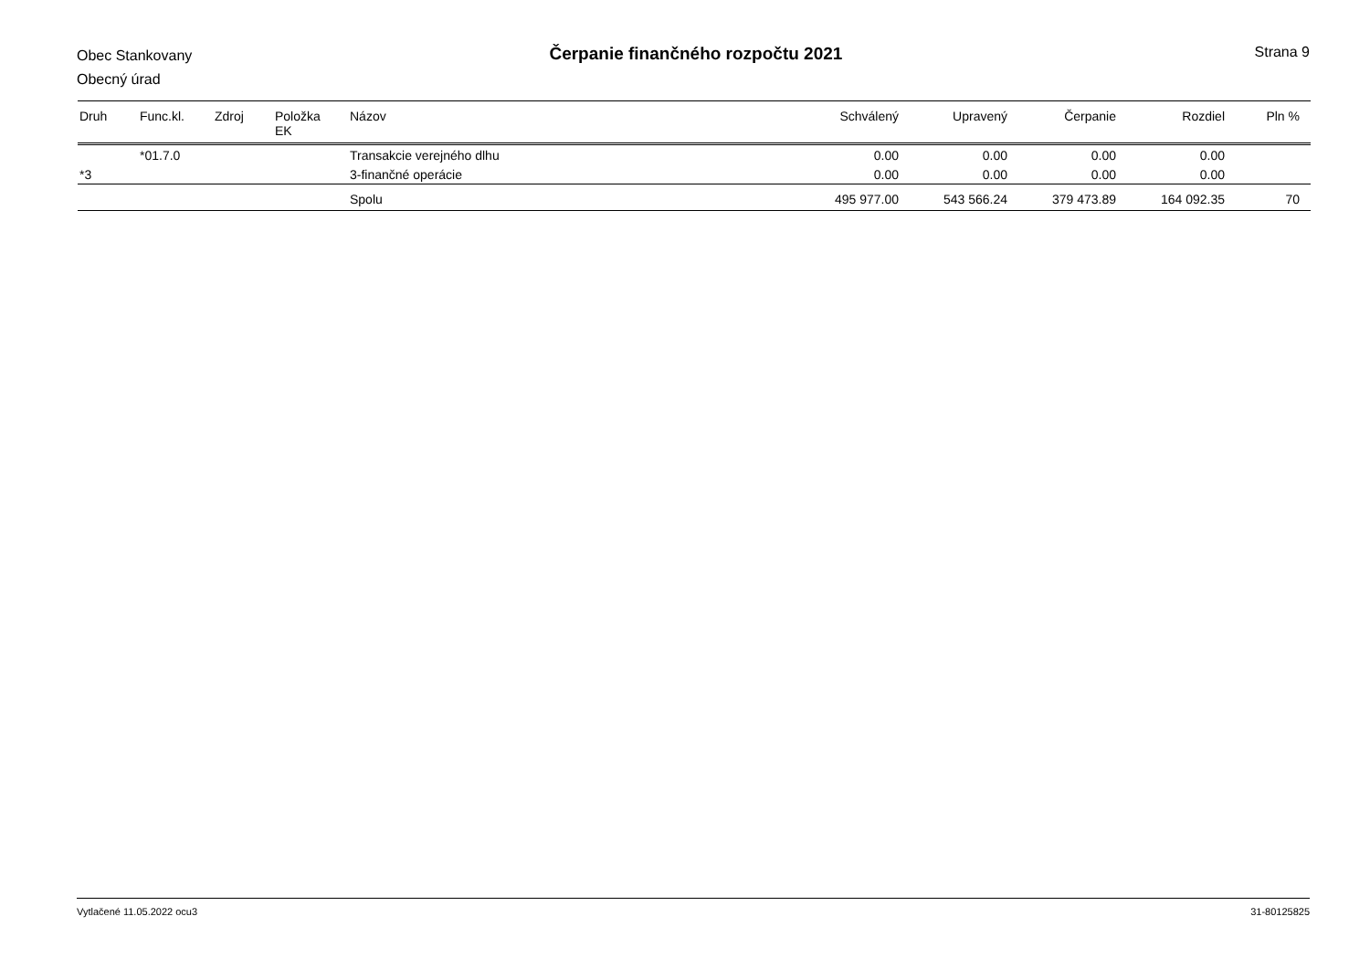Obec Stankovany
Obecný úrad
Čerpanie finančného rozpočtu 2021
Strana 9
| Druh | Func.kl. | Zdroj | Položka EK | Názov | Schválený | Upravený | Čerpanie | Rozdiel | Pln % |
| --- | --- | --- | --- | --- | --- | --- | --- | --- | --- |
| | *01.7.0 | | | Transakcie verejného dlhu | 0.00 | 0.00 | 0.00 | 0.00 | |
| *3 | | | | 3-finančné operácie | 0.00 | 0.00 | 0.00 | 0.00 | |
| | | | | Spolu | 495 977.00 | 543 566.24 | 379 473.89 | 164 092.35 | 70 |
Vytlačené 11.05.2022 ocu3 31-80125825